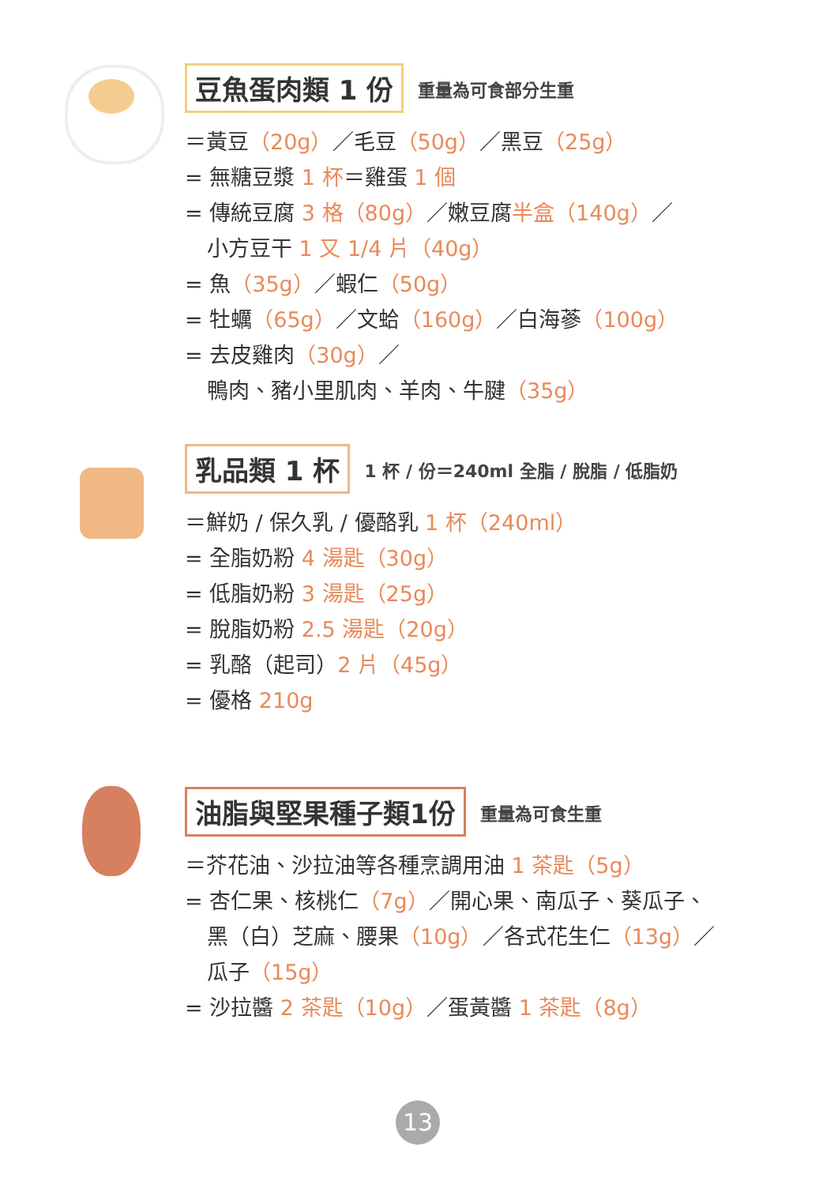豆魚蛋肉類 1 份 重量為可食部分生重
＝黃豆（20g）／毛豆（50g）／黑豆（25g）
= 無糖豆漿 1 杯＝雞蛋 1 個
= 傳統豆腐 3 格（80g）／嫩豆腐半盒（140g）／
小方豆干 1 又 1/4 片（40g）
= 魚（35g）／蝦仁（50g）
= 牡蠣（65g）／文蛤（160g）／白海蔘（100g）
= 去皮雞肉（30g）／
鴨肉、豬小里肌肉、羊肉、牛腱（35g）
乳品類 1 杯 1 杯 / 份＝240ml 全脂 / 脫脂 / 低脂奶
＝鮮奶 / 保久乳 / 優酪乳 1 杯（240ml）
= 全脂奶粉 4 湯匙（30g）
= 低脂奶粉 3 湯匙（25g）
= 脫脂奶粉 2.5 湯匙（20g）
= 乳酪（起司）2 片（45g）
= 優格 210g
油脂與堅果種子類1份 重量為可食生重
＝芥花油、沙拉油等各種烹調用油 1 茶匙（5g）
= 杏仁果、核桃仁（7g）／開心果、南瓜子、葵瓜子、
黑（白）芝麻、腰果（10g）／各式花生仁（13g）／
瓜子（15g）
= 沙拉醬 2 茶匙（10g）／蛋黃醬 1 茶匙（8g）
13